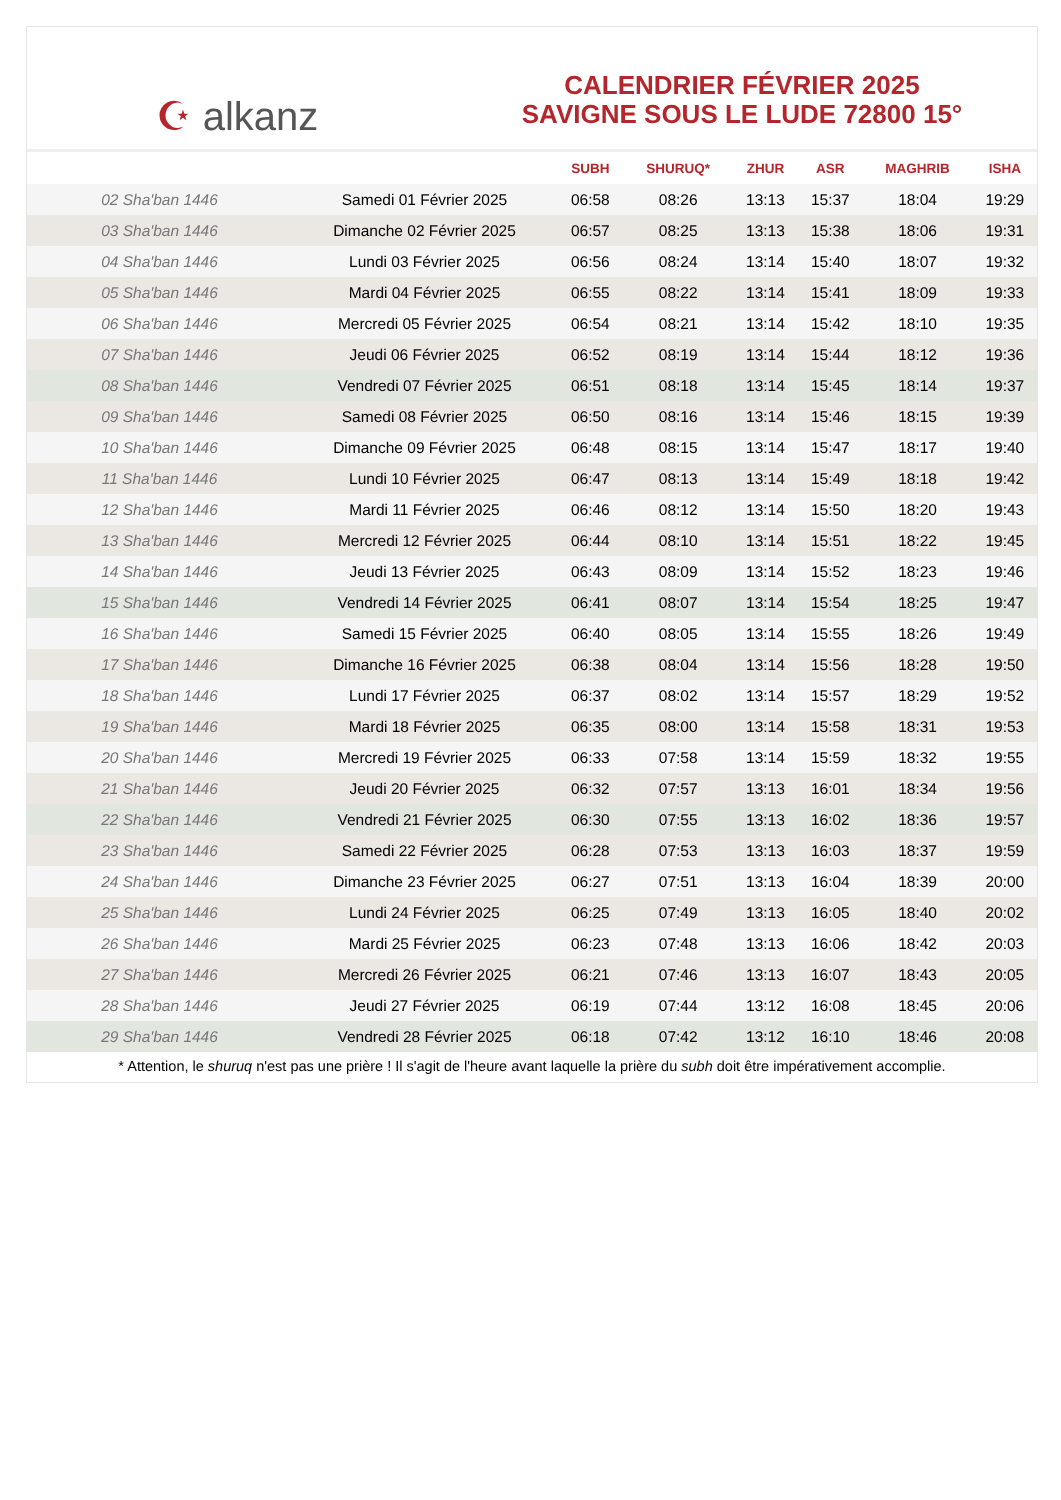☪ alkanz
CALENDRIER FÉVRIER 2025
SAVIGNE SOUS LE LUDE 72800 15°
| | | SUBH | SHURUQ* | ZHUR | ASR | MAGHRIB | ISHA |
| --- | --- | --- | --- | --- | --- | --- | --- |
| 02 Sha'ban 1446 | Samedi 01 Février 2025 | 06:58 | 08:26 | 13:13 | 15:37 | 18:04 | 19:29 |
| 03 Sha'ban 1446 | Dimanche 02 Février 2025 | 06:57 | 08:25 | 13:13 | 15:38 | 18:06 | 19:31 |
| 04 Sha'ban 1446 | Lundi 03 Février 2025 | 06:56 | 08:24 | 13:14 | 15:40 | 18:07 | 19:32 |
| 05 Sha'ban 1446 | Mardi 04 Février 2025 | 06:55 | 08:22 | 13:14 | 15:41 | 18:09 | 19:33 |
| 06 Sha'ban 1446 | Mercredi 05 Février 2025 | 06:54 | 08:21 | 13:14 | 15:42 | 18:10 | 19:35 |
| 07 Sha'ban 1446 | Jeudi 06 Février 2025 | 06:52 | 08:19 | 13:14 | 15:44 | 18:12 | 19:36 |
| 08 Sha'ban 1446 | Vendredi 07 Février 2025 | 06:51 | 08:18 | 13:14 | 15:45 | 18:14 | 19:37 |
| 09 Sha'ban 1446 | Samedi 08 Février 2025 | 06:50 | 08:16 | 13:14 | 15:46 | 18:15 | 19:39 |
| 10 Sha'ban 1446 | Dimanche 09 Février 2025 | 06:48 | 08:15 | 13:14 | 15:47 | 18:17 | 19:40 |
| 11 Sha'ban 1446 | Lundi 10 Février 2025 | 06:47 | 08:13 | 13:14 | 15:49 | 18:18 | 19:42 |
| 12 Sha'ban 1446 | Mardi 11 Février 2025 | 06:46 | 08:12 | 13:14 | 15:50 | 18:20 | 19:43 |
| 13 Sha'ban 1446 | Mercredi 12 Février 2025 | 06:44 | 08:10 | 13:14 | 15:51 | 18:22 | 19:45 |
| 14 Sha'ban 1446 | Jeudi 13 Février 2025 | 06:43 | 08:09 | 13:14 | 15:52 | 18:23 | 19:46 |
| 15 Sha'ban 1446 | Vendredi 14 Février 2025 | 06:41 | 08:07 | 13:14 | 15:54 | 18:25 | 19:47 |
| 16 Sha'ban 1446 | Samedi 15 Février 2025 | 06:40 | 08:05 | 13:14 | 15:55 | 18:26 | 19:49 |
| 17 Sha'ban 1446 | Dimanche 16 Février 2025 | 06:38 | 08:04 | 13:14 | 15:56 | 18:28 | 19:50 |
| 18 Sha'ban 1446 | Lundi 17 Février 2025 | 06:37 | 08:02 | 13:14 | 15:57 | 18:29 | 19:52 |
| 19 Sha'ban 1446 | Mardi 18 Février 2025 | 06:35 | 08:00 | 13:14 | 15:58 | 18:31 | 19:53 |
| 20 Sha'ban 1446 | Mercredi 19 Février 2025 | 06:33 | 07:58 | 13:14 | 15:59 | 18:32 | 19:55 |
| 21 Sha'ban 1446 | Jeudi 20 Février 2025 | 06:32 | 07:57 | 13:13 | 16:01 | 18:34 | 19:56 |
| 22 Sha'ban 1446 | Vendredi 21 Février 2025 | 06:30 | 07:55 | 13:13 | 16:02 | 18:36 | 19:57 |
| 23 Sha'ban 1446 | Samedi 22 Février 2025 | 06:28 | 07:53 | 13:13 | 16:03 | 18:37 | 19:59 |
| 24 Sha'ban 1446 | Dimanche 23 Février 2025 | 06:27 | 07:51 | 13:13 | 16:04 | 18:39 | 20:00 |
| 25 Sha'ban 1446 | Lundi 24 Février 2025 | 06:25 | 07:49 | 13:13 | 16:05 | 18:40 | 20:02 |
| 26 Sha'ban 1446 | Mardi 25 Février 2025 | 06:23 | 07:48 | 13:13 | 16:06 | 18:42 | 20:03 |
| 27 Sha'ban 1446 | Mercredi 26 Février 2025 | 06:21 | 07:46 | 13:13 | 16:07 | 18:43 | 20:05 |
| 28 Sha'ban 1446 | Jeudi 27 Février 2025 | 06:19 | 07:44 | 13:12 | 16:08 | 18:45 | 20:06 |
| 29 Sha'ban 1446 | Vendredi 28 Février 2025 | 06:18 | 07:42 | 13:12 | 16:10 | 18:46 | 20:08 |
* Attention, le shuruq n'est pas une prière ! Il s'agit de l'heure avant laquelle la prière du subh doit être impérativement accomplie.